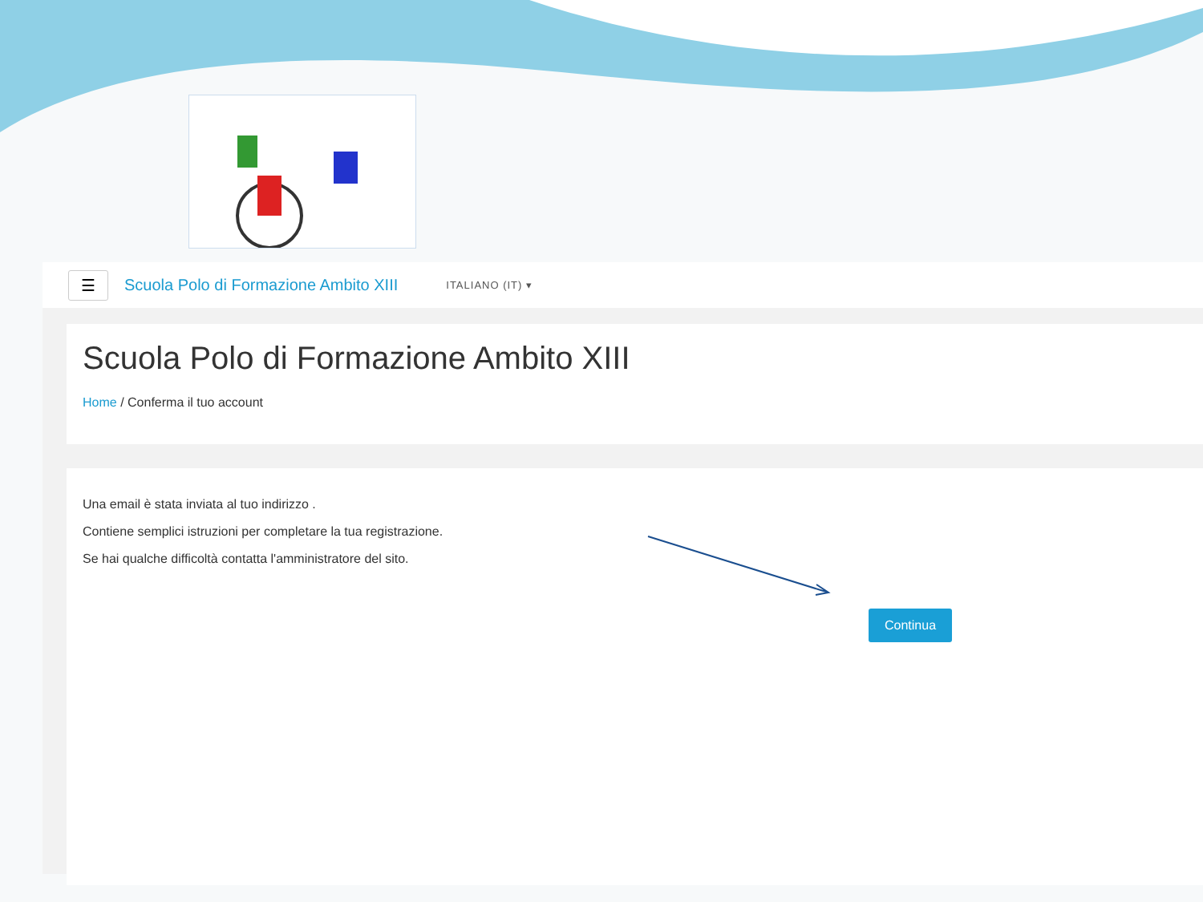☰
Scuola Polo di Formazione Ambito XIII ITALIANO (IT) ▾
Scuola Polo di Formazione Ambito XIII
Home / Conferma il tuo account
Una email è stata inviata al tuo indirizzo .
Contiene semplici istruzioni per completare la tua registrazione.
Se hai qualche difficoltà contatta l'amministratore del sito.
Continua